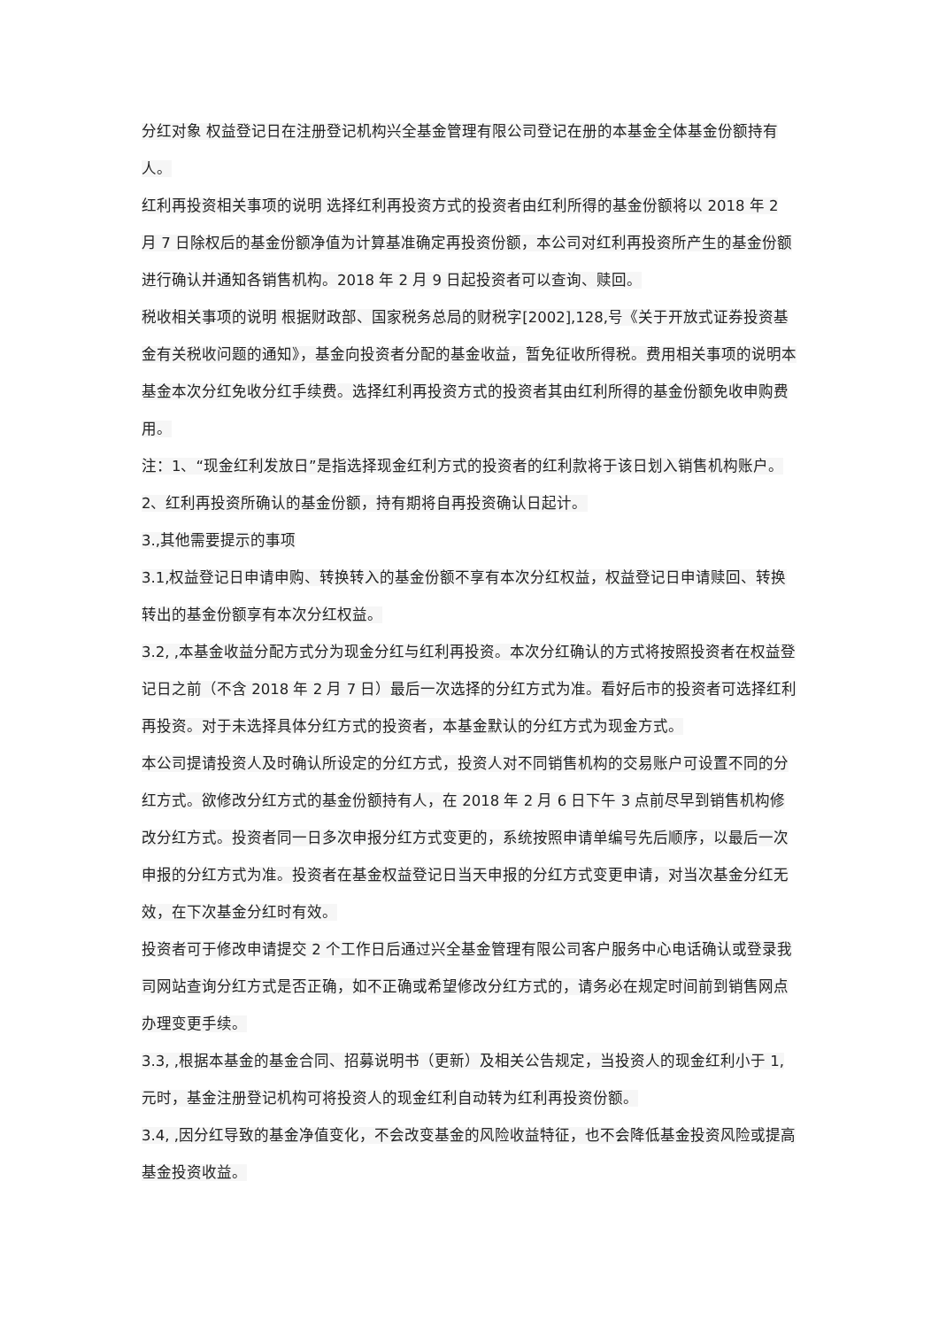分红对象 权益登记日在注册登记机构兴全基金管理有限公司登记在册的本基金全体基金份额持有人。
红利再投资相关事项的说明 选择红利再投资方式的投资者由红利所得的基金份额将以 2018 年 2 月 7 日除权后的基金份额净值为计算基准确定再投资份额，本公司对红利再投资所产生的基金份额进行确认并通知各销售机构。2018 年 2 月 9 日起投资者可以查询、赎回。
税收相关事项的说明 根据财政部、国家税务总局的财税字[2002],128,号《关于开放式证券投资基金有关税收问题的通知》，基金向投资者分配的基金收益，暂免征收所得税。费用相关事项的说明本基金本次分红免收分红手续费。选择红利再投资方式的投资者其由红利所得的基金份额免收申购费用。
注：1、“现金红利发放日”是指选择现金红利方式的投资者的红利款将于该日划入销售机构账户。
2、红利再投资所确认的基金份额，持有期将自再投资确认日起计。
3.,其他需要提示的事项
3.1,权益登记日申请申购、转换转入的基金份额不享有本次分红权益，权益登记日申请赎回、转换转出的基金份额享有本次分红权益。
3.2, ,本基金收益分配方式分为现金分红与红利再投资。本次分红确认的方式将按照投资者在权益登记日之前（不含 2018 年 2 月 7 日）最后一次选择的分红方式为准。看好后市的投资者可选择红利再投资。对于未选择具体分红方式的投资者，本基金默认的分红方式为现金方式。
本公司提请投资人及时确认所设定的分红方式，投资人对不同销售机构的交易账户可设置不同的分红方式。欲修改分红方式的基金份额持有人，在 2018 年 2 月 6 日下午 3 点前尽早到销售机构修改分红方式。投资者同一日多次申报分红方式变更的，系统按照申请单编号先后顺序，以最后一次申报的分红方式为准。投资者在基金权益登记日当天申报的分红方式变更申请，对当次基金分红无效，在下次基金分红时有效。
投资者可于修改申请提交 2 个工作日后通过兴全基金管理有限公司客户服务中心电话确认或登录我司网站查询分红方式是否正确，如不正确或希望修改分红方式的，请务必在规定时间前到销售网点办理变更手续。
3.3, ,根据本基金的基金合同、招募说明书（更新）及相关公告规定，当投资人的现金红利小于 1,元时，基金注册登记机构可将投资人的现金红利自动转为红利再投资份额。
3.4, ,因分红导致的基金净值变化，不会改变基金的风险收益特征，也不会降低基金投资风险或提高基金投资收益。